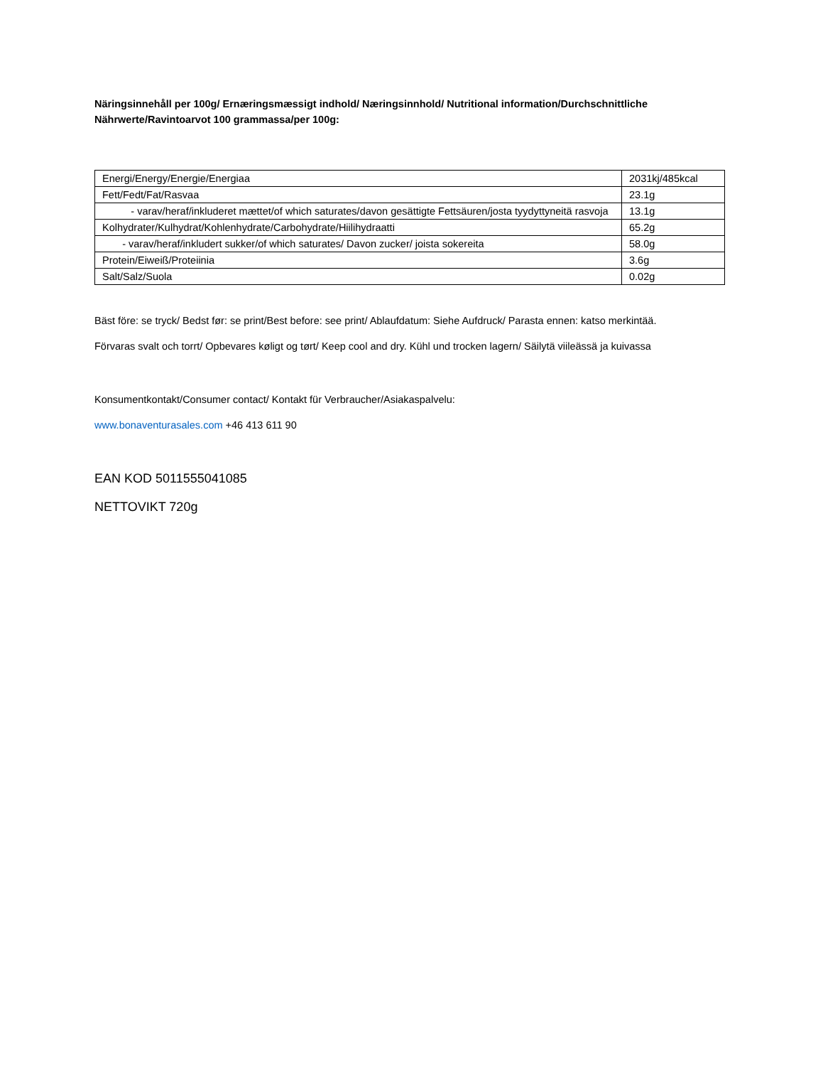Näringsinnehåll per 100g/ Ernæringsmæssigt indhold/ Næringsinnhold/ Nutritional information/Durchschnittliche Nährwerte/Ravintoarvot 100 grammassa/per 100g:
| Energi/Energy/Energie/Energiaa | 2031kj/485kcal |
| Fett/Fedt/Fat/Rasvaa | 23.1g |
| - varav/heraf/inkluderet mættet/of which saturates/davon gesättigte Fettsäuren/josta tyydyttyneitä rasvoja | 13.1g |
| Kolhydrater/Kulhydrat/Kohlenhydrate/Carbohydrate/Hiilihydraatti | 65.2g |
| - varav/heraf/inkludert sukker/of which saturates/ Davon zucker/ joista sokereita | 58.0g |
| Protein/Eiweiß/Proteiinia | 3.6g |
| Salt/Salz/Suola | 0.02g |
Bäst före: se tryck/ Bedst før: se print/Best before: see print/ Ablaufdatum: Siehe Aufdruck/ Parasta ennen: katso merkintää.
Förvaras svalt och torrt/ Opbevares køligt og tørt/ Keep cool and dry. Kühl und trocken lagern/ Säilytä viileässä ja kuivassa
Konsumentkontakt/Consumer contact/ Kontakt für Verbraucher/Asiakaspalvelu:
www.bonaventurasales.com +46 413 611 90
EAN KOD 5011555041085
NETTOVIKT 720g